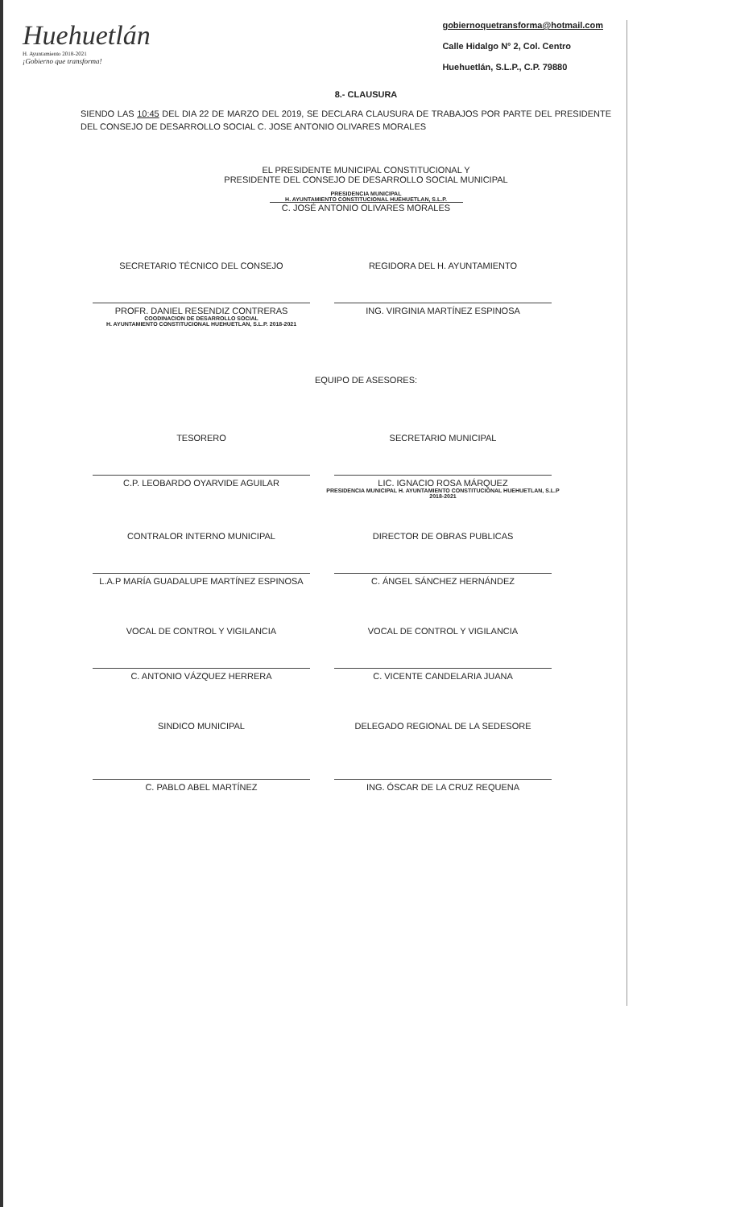Huehuetlán
H. Ayuntamiento 2018-2021
¡Gobierno que transforma!
gobiernoquetransforma@hotmail.com
Calle Hidalgo N° 2, Col. Centro
Huehuetlán, S.L.P., C.P. 79880
8.- CLAUSURA
SIENDO LAS 10:45 DEL DIA 22 DE MARZO DEL 2019, SE DECLARA CLAUSURA DE TRABAJOS POR PARTE DEL PRESIDENTE DEL CONSEJO DE DESARROLLO SOCIAL C. JOSE ANTONIO OLIVARES MORALES
EL PRESIDENTE MUNICIPAL CONSTITUCIONAL Y
PRESIDENTE DEL CONSEJO DE DESARROLLO SOCIAL MUNICIPAL
PRESIDENCIA MUNICIPAL
H. AYUNTAMIENTO CONSTITUCIONAL HUEHUETLAN, S.L.P.
C. JOSÉ ANTONIO OLIVARES MORALES
SECRETARIO TÉCNICO DEL CONSEJO
PROFR. DANIEL RESENDIZ CONTRERAS
COODINACION DE DESARROLLO SOCIAL
H. AYUNTAMIENTO CONSTITUCIONAL HUEHUETLAN, S.L.P. 2018-2021
REGIDORA DEL H. AYUNTAMIENTO
ING. VIRGINIA MARTÍNEZ ESPINOSA
EQUIPO DE ASESORES:
TESORERO
C.P. LEOBARDO OYARVIDE AGUILAR
SECRETARIO MUNICIPAL
LIC. IGNACIO ROSA MÁRQUEZ
PRESIDENCIA MUNICIPAL H. AYUNTAMIENTO CONSTITUCIONAL HUEHUETLAN, S.L.P 2018-2021
CONTRALOR INTERNO MUNICIPAL
L.A.P MARÍA GUADALUPE MARTÍNEZ ESPINOSA
DIRECTOR DE OBRAS PUBLICAS
C. ÁNGEL SÁNCHEZ HERNÁNDEZ
VOCAL DE CONTROL Y VIGILANCIA
C. ANTONIO VÁZQUEZ HERRERA
VOCAL DE CONTROL Y VIGILANCIA
C. VICENTE CANDELARIA JUANA
SINDICO MUNICIPAL
C. PABLO ABEL MARTÍNEZ
DELEGADO REGIONAL DE LA SEDESORE
ING. ÓSCAR DE LA CRUZ REQUENA